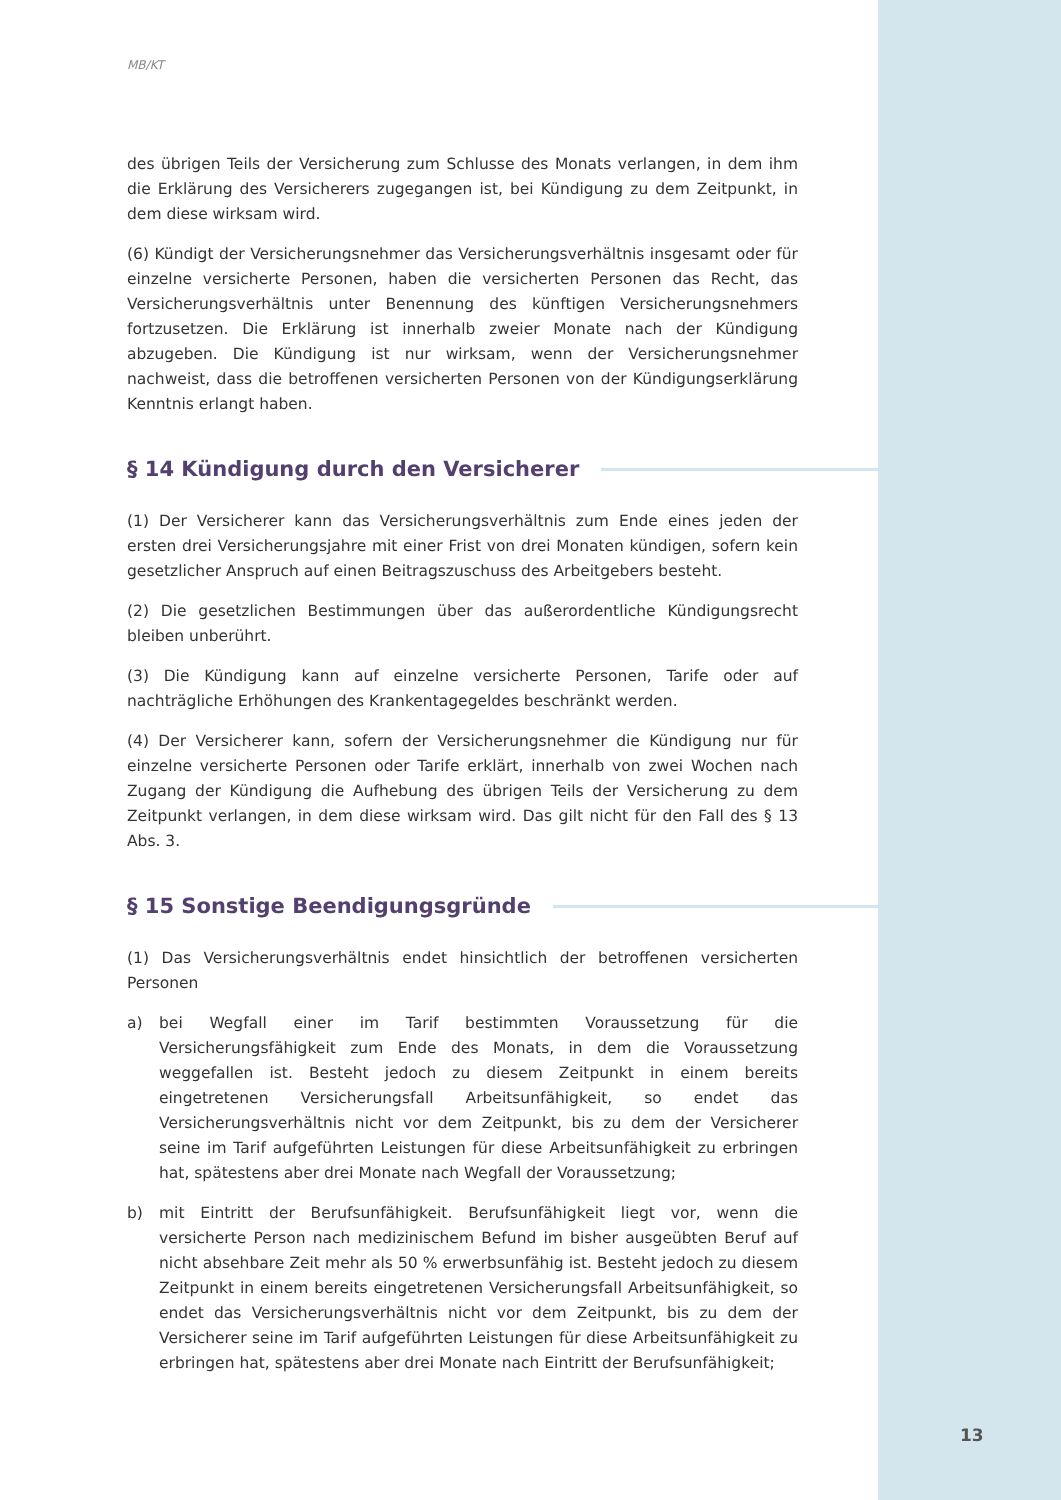MB/KT
des übrigen Teils der Versicherung zum Schlusse des Monats verlangen, in dem ihm die Erklärung des Versicherers zugegangen ist, bei Kündigung zu dem Zeitpunkt, in dem diese wirksam wird.
(6) Kündigt der Versicherungsnehmer das Versicherungsverhältnis insgesamt oder für einzelne versicherte Personen, haben die versicherten Personen das Recht, das Versicherungsverhältnis unter Benennung des künftigen Versicherungsnehmers fortzusetzen. Die Erklärung ist innerhalb zweier Monate nach der Kündigung abzugeben. Die Kündigung ist nur wirksam, wenn der Versicherungsnehmer nachweist, dass die betroffenen versicherten Personen von der Kündigungserklärung Kenntnis erlangt haben.
§ 14 Kündigung durch den Versicherer
(1) Der Versicherer kann das Versicherungsverhältnis zum Ende eines jeden der ersten drei Versicherungsjahre mit einer Frist von drei Monaten kündigen, sofern kein gesetzlicher Anspruch auf einen Beitragszuschuss des Arbeitgebers besteht.
(2) Die gesetzlichen Bestimmungen über das außerordentliche Kündigungsrecht bleiben unberührt.
(3) Die Kündigung kann auf einzelne versicherte Personen, Tarife oder auf nachträgliche Erhöhungen des Krankentagegeldes beschränkt werden.
(4) Der Versicherer kann, sofern der Versicherungsnehmer die Kündigung nur für einzelne versicherte Personen oder Tarife erklärt, innerhalb von zwei Wochen nach Zugang der Kündigung die Aufhebung des übrigen Teils der Versicherung zu dem Zeitpunkt verlangen, in dem diese wirksam wird. Das gilt nicht für den Fall des § 13 Abs. 3.
§ 15 Sonstige Beendigungsgründe
(1) Das Versicherungsverhältnis endet hinsichtlich der betroffenen versicherten Personen
a) bei Wegfall einer im Tarif bestimmten Voraussetzung für die Versicherungsfähigkeit zum Ende des Monats, in dem die Voraussetzung weggefallen ist. Besteht jedoch zu diesem Zeitpunkt in einem bereits eingetretenen Versicherungsfall Arbeitsunfähigkeit, so endet das Versicherungsverhältnis nicht vor dem Zeitpunkt, bis zu dem der Versicherer seine im Tarif aufgeführten Leistungen für diese Arbeitsunfähigkeit zu erbringen hat, spätestens aber drei Monate nach Wegfall der Voraussetzung;
b) mit Eintritt der Berufsunfähigkeit. Berufsunfähigkeit liegt vor, wenn die versicherte Person nach medizinischem Befund im bisher ausgeübten Beruf auf nicht absehbare Zeit mehr als 50 % erwerbsunfähig ist. Besteht jedoch zu diesem Zeitpunkt in einem bereits eingetretenen Versicherungsfall Arbeitsunfähigkeit, so endet das Versicherungsverhältnis nicht vor dem Zeitpunkt, bis zu dem der Versicherer seine im Tarif aufgeführten Leistungen für diese Arbeitsunfähigkeit zu erbringen hat, spätestens aber drei Monate nach Eintritt der Berufsunfähigkeit;
13